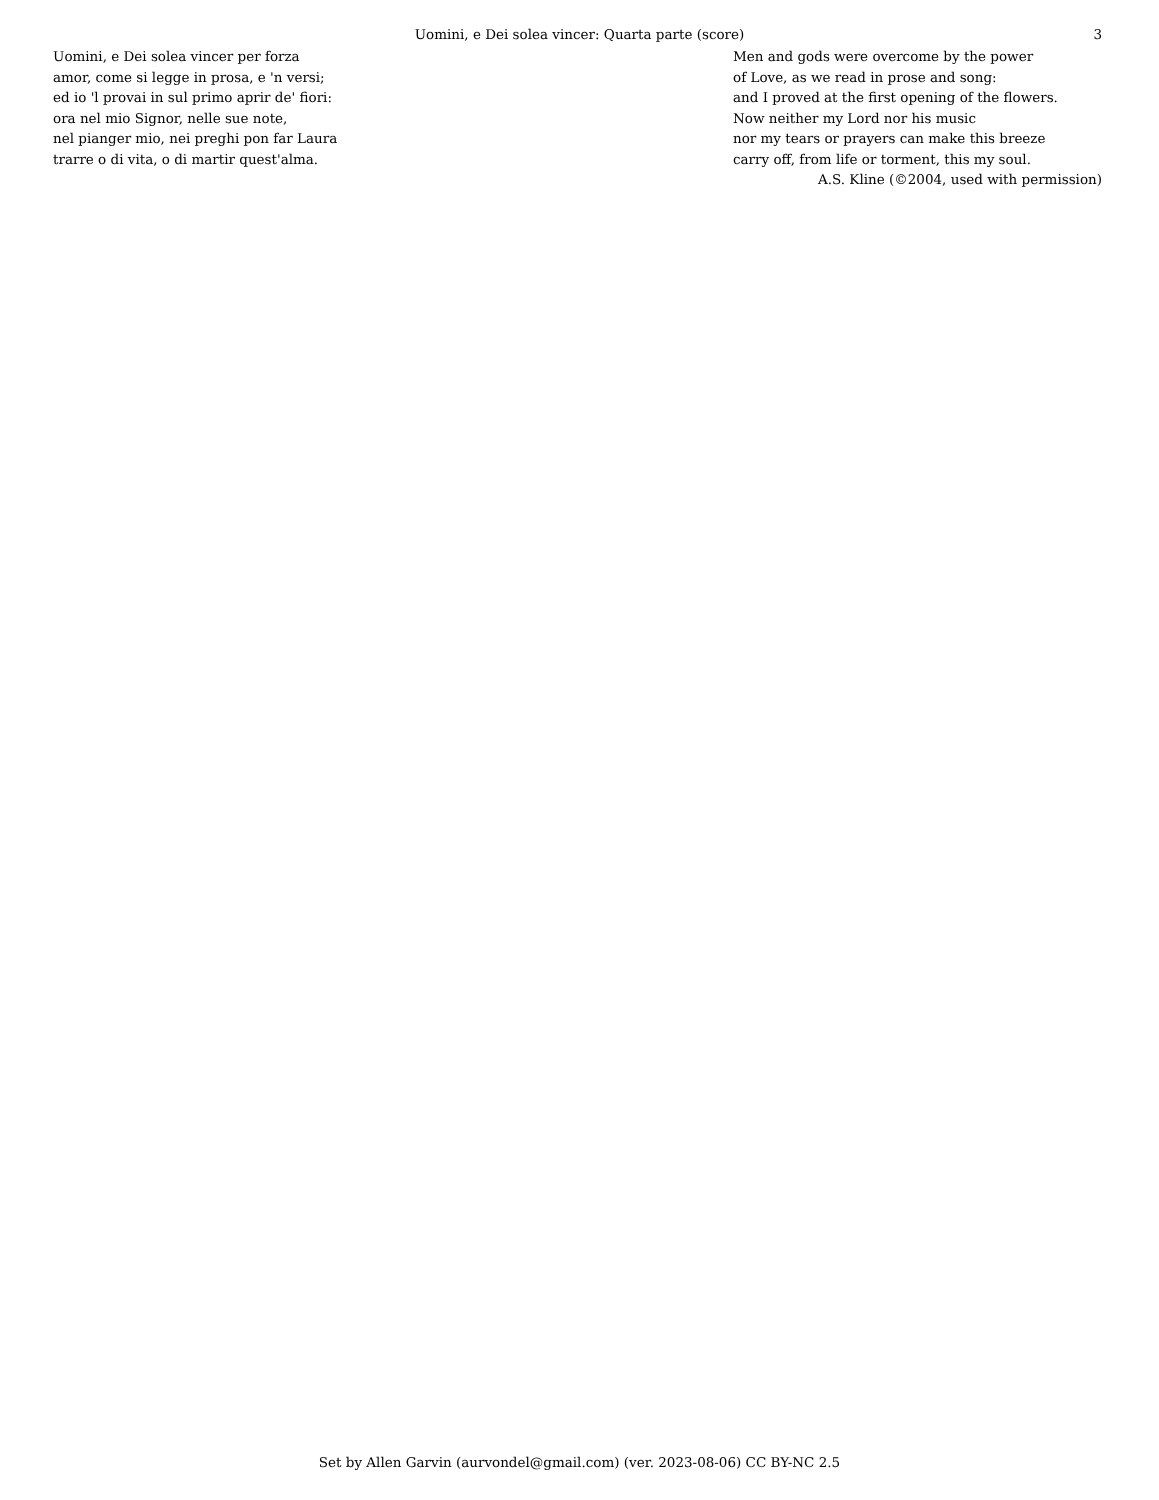Uomini, e Dei solea vincer: Quarta parte (score) 3
Uomini, e Dei solea vincer per forza
amor, come si legge in prosa, e 'n versi;
ed io 'l provai in sul primo aprir de' fiori:
ora nel mio Signor, nelle sue note,
nel pianger mio, nei preghi pon far Laura
trarre o di vita, o di martir quest'alma.
Men and gods were overcome by the power
of Love, as we read in prose and song:
and I proved at the first opening of the flowers.
Now neither my Lord nor his music
nor my tears or prayers can make this breeze
carry off, from life or torment, this my soul.
A.S. Kline (©2004, used with permission)
Set by Allen Garvin (aurvondel@gmail.com) (ver. 2023-08-06) CC BY-NC 2.5